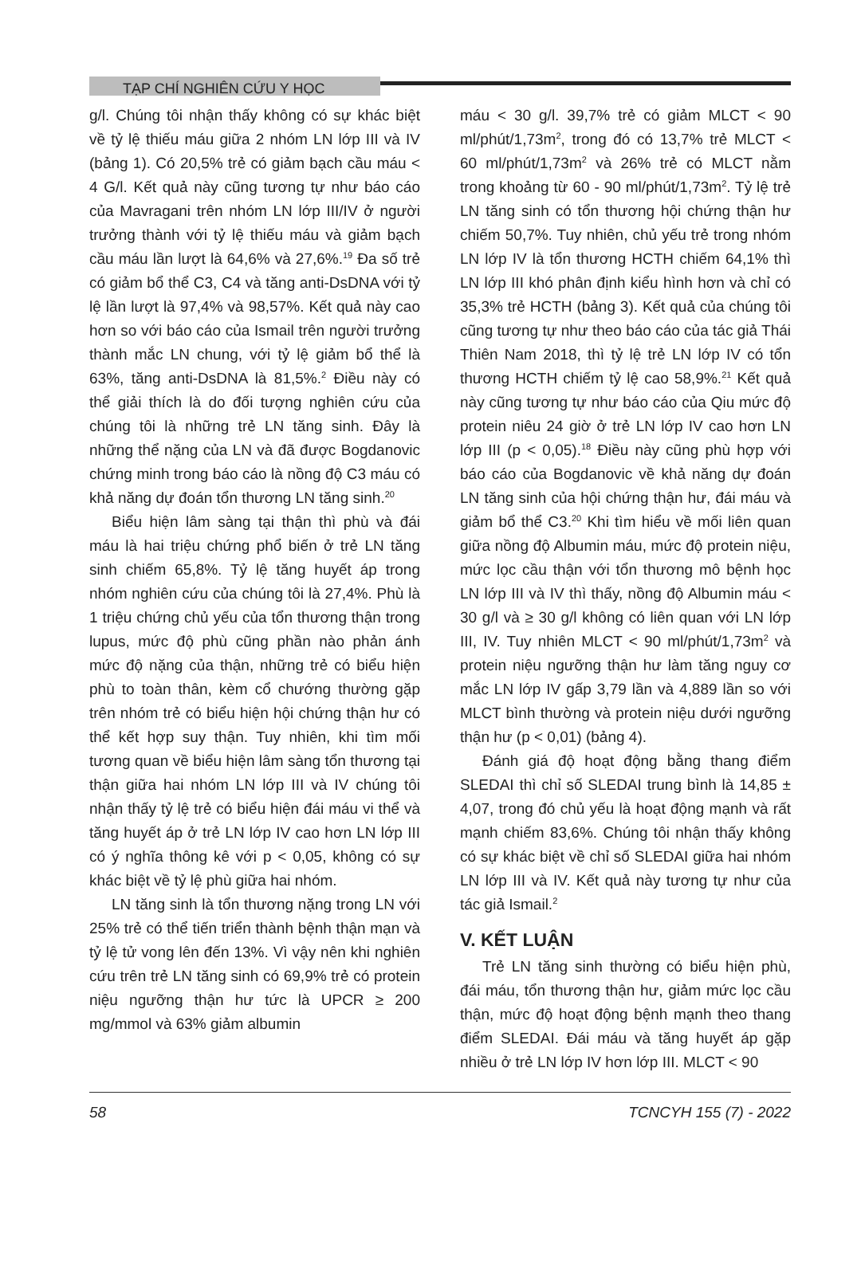TẠP CHÍ NGHIÊN CỨU Y HỌC
g/l. Chúng tôi nhận thấy không có sự khác biệt về tỷ lệ thiếu máu giữa 2 nhóm LN lớp III và IV (bảng 1). Có 20,5% trẻ có giảm bạch cầu máu < 4 G/l. Kết quả này cũng tương tự như báo cáo của Mavragani trên nhóm LN lớp III/IV ở người trưởng thành với tỷ lệ thiếu máu và giảm bạch cầu máu lần lượt là 64,6% và 27,6%.<sup>19</sup> Đa số trẻ có giảm bổ thể C3, C4 và tăng anti-DsDNA với tỷ lệ lần lượt là 97,4% và 98,57%. Kết quả này cao hơn so với báo cáo của Ismail trên người trưởng thành mắc LN chung, với tỷ lệ giảm bổ thể là 63%, tăng anti-DsDNA là 81,5%.<sup>2</sup> Điều này có thể giải thích là do đối tượng nghiên cứu của chúng tôi là những trẻ LN tăng sinh. Đây là những thể nặng của LN và đã được Bogdanovic chứng minh trong báo cáo là nồng độ C3 máu có khả năng dự đoán tổn thương LN tăng sinh.<sup>20</sup>
Biểu hiện lâm sàng tại thận thì phù và đái máu là hai triệu chứng phổ biến ở trẻ LN tăng sinh chiếm 65,8%. Tỷ lệ tăng huyết áp trong nhóm nghiên cứu của chúng tôi là 27,4%. Phù là 1 triệu chứng chủ yếu của tổn thương thận trong lupus, mức độ phù cũng phần nào phản ánh mức độ nặng của thận, những trẻ có biểu hiện phù to toàn thân, kèm cổ chướng thường gặp trên nhóm trẻ có biểu hiện hội chứng thận hư có thể kết hợp suy thận. Tuy nhiên, khi tìm mối tương quan về biểu hiện lâm sàng tổn thương tại thận giữa hai nhóm LN lớp III và IV chúng tôi nhận thấy tỷ lệ trẻ có biểu hiện đái máu vi thể và tăng huyết áp ở trẻ LN lớp IV cao hơn LN lớp III có ý nghĩa thông kê với p < 0,05, không có sự khác biệt về tỷ lệ phù giữa hai nhóm.
LN tăng sinh là tổn thương nặng trong LN với 25% trẻ có thể tiến triển thành bệnh thận mạn và tỷ lệ tử vong lên đến 13%. Vì vậy nên khi nghiên cứu trên trẻ LN tăng sinh có 69,9% trẻ có protein niệu ngưỡng thận hư tức là UPCR ≥ 200 mg/mmol và 63% giảm albumin
máu < 30 g/l. 39,7% trẻ có giảm MLCT < 90 ml/phút/1,73m<sup>2</sup>, trong đó có 13,7% trẻ MLCT < 60 ml/phút/1,73m<sup>2</sup> và 26% trẻ có MLCT nằm trong khoảng từ 60 - 90 ml/phút/1,73m<sup>2</sup>. Tỷ lệ trẻ LN tăng sinh có tổn thương hội chứng thận hư chiếm 50,7%. Tuy nhiên, chủ yếu trẻ trong nhóm LN lớp IV là tổn thương HCTH chiếm 64,1% thì LN lớp III khó phân định kiểu hình hơn và chỉ có 35,3% trẻ HCTH (bảng 3). Kết quả của chúng tôi cũng tương tự như theo báo cáo của tác giả Thái Thiên Nam 2018, thì tỷ lệ trẻ LN lớp IV có tổn thương HCTH chiếm tỷ lệ cao 58,9%.<sup>21</sup> Kết quả này cũng tương tự như báo cáo của Qiu mức độ protein niêu 24 giờ ở trẻ LN lớp IV cao hơn LN lớp III (p < 0,05).<sup>18</sup> Điều này cũng phù hợp với báo cáo của Bogdanovic về khả năng dự đoán LN tăng sinh của hội chứng thận hư, đái máu và giảm bổ thể C3.<sup>20</sup> Khi tìm hiểu về mối liên quan giữa nồng độ Albumin máu, mức độ protein niệu, mức lọc cầu thận với tổn thương mô bệnh học LN lớp III và IV thì thấy, nồng độ Albumin máu < 30 g/l và ≥ 30 g/l không có liên quan với LN lớp III, IV. Tuy nhiên MLCT < 90 ml/phút/1,73m<sup>2</sup> và protein niệu ngưỡng thận hư làm tăng nguy cơ mắc LN lớp IV gấp 3,79 lần và 4,889 lần so với MLCT bình thường và protein niệu dưới ngưỡng thận hư (p < 0,01) (bảng 4).
Đánh giá độ hoạt động bằng thang điểm SLEDAI thì chỉ số SLEDAI trung bình là 14,85 ± 4,07, trong đó chủ yếu là hoạt động mạnh và rất mạnh chiếm 83,6%. Chúng tôi nhận thấy không có sự khác biệt về chỉ số SLEDAI giữa hai nhóm LN lớp III và IV. Kết quả này tương tự như của tác giả Ismail.<sup>2</sup>
V. KẾT LUẬN
Trẻ LN tăng sinh thường có biểu hiện phù, đái máu, tổn thương thận hư, giảm mức lọc cầu thận, mức độ hoạt động bệnh mạnh theo thang điểm SLEDAI. Đái máu và tăng huyết áp gặp nhiều ở trẻ LN lớp IV hơn lớp III. MLCT < 90
58 TCNCYH 155 (7) - 2022